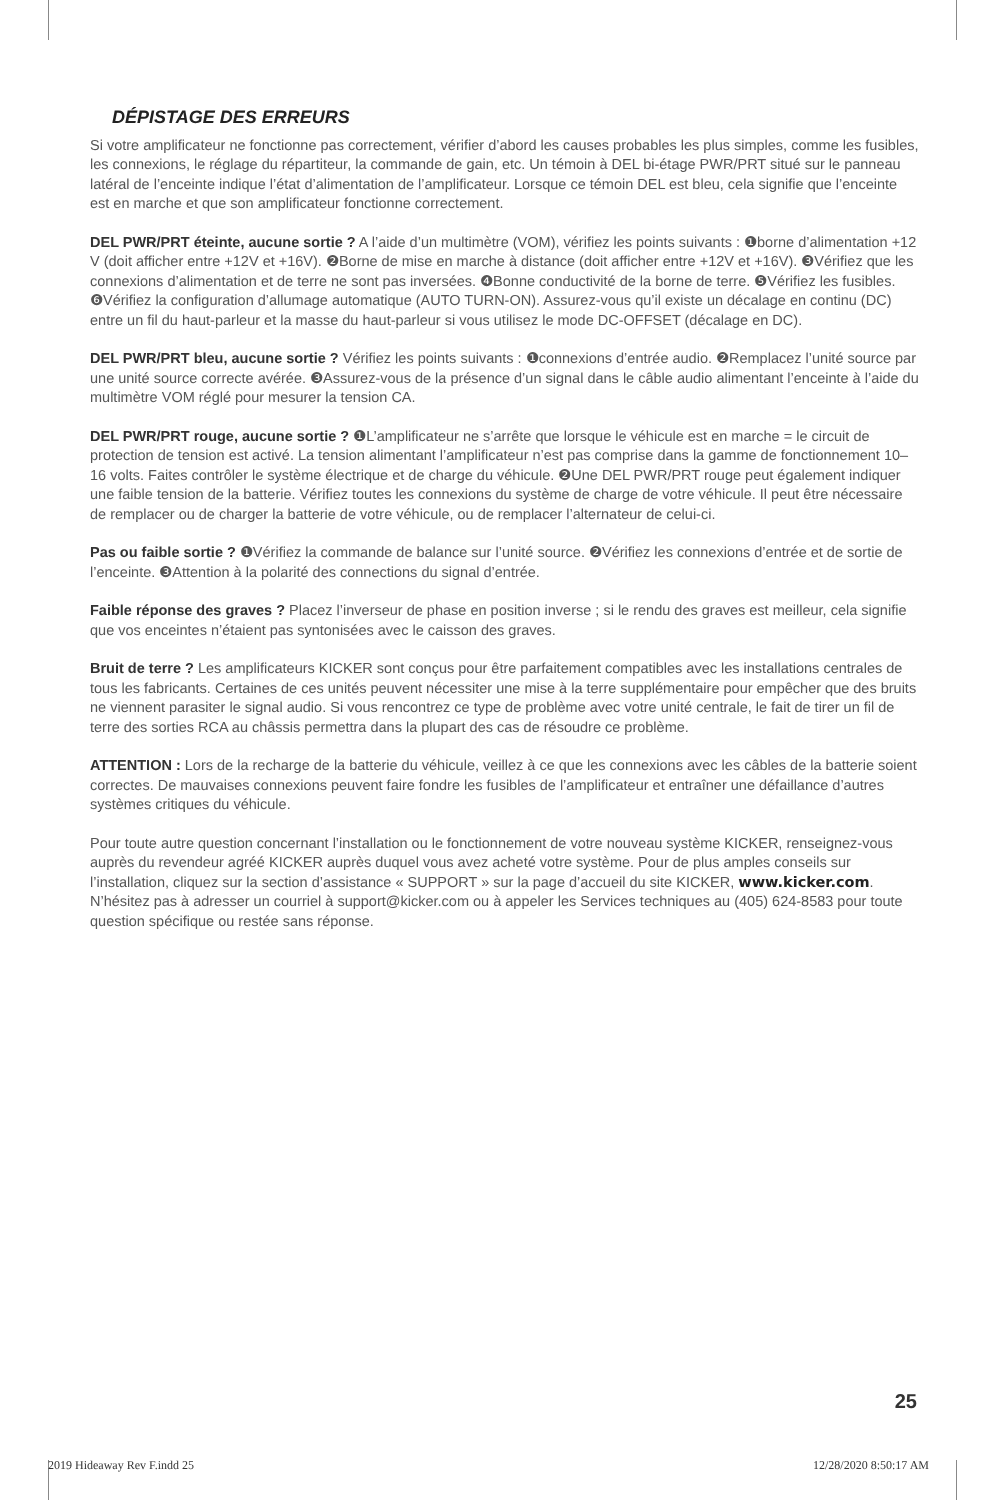DÉPISTAGE DES ERREURS
Si votre amplificateur ne fonctionne pas correctement, vérifier d’abord les causes probables les plus simples, comme les fusibles, les connexions, le réglage du répartiteur, la commande de gain, etc. Un témoin à DEL bi-étage PWR/PRT situé sur le panneau latéral de l’enceinte indique l’état d’alimentation de l’amplificateur. Lorsque ce témoin DEL est bleu, cela signifie que l’enceinte est en marche et que son amplificateur fonctionne correctement.
DEL PWR/PRT éteinte, aucune sortie ? A l’aide d’un multimètre (VOM), vérifiez les points suivants : ❶borne d’alimentation +12 V (doit afficher entre +12V et +16V). ❷Borne de mise en marche à distance (doit afficher entre +12V et +16V). ❸Vérifiez que les connexions d’alimentation et de terre ne sont pas inversées. ❹Bonne conductivité de la borne de terre. ❺Vérifiez les fusibles. ❻Vérifiez la configuration d’allumage automatique (AUTO TURN-ON). Assurez-vous qu’il existe un décalage en continu (DC) entre un fil du haut-parleur et la masse du haut-parleur si vous utilisez le mode DC-OFFSET (décalage en DC).
DEL PWR/PRT bleu, aucune sortie ? Vérifiez les points suivants : ❶connexions d’entrée audio. ❷Remplacez l’unité source par une unité source correcte avérée. ❸Assurez-vous de la présence d’un signal dans le câble audio alimentant l’enceinte à l’aide du multimètre VOM réglé pour mesurer la tension CA.
DEL PWR/PRT rouge, aucune sortie ? ❶L’amplificateur ne s’arrête que lorsque le véhicule est en marche = le circuit de protection de tension est activé. La tension alimentant l’amplificateur n’est pas comprise dans la gamme de fonctionnement 10–16 volts. Faites contrôler le système électrique et de charge du véhicule. ❷Une DEL PWR/PRT rouge peut également indiquer une faible tension de la batterie. Vérifiez toutes les connexions du système de charge de votre véhicule. Il peut être nécessaire de remplacer ou de charger la batterie de votre véhicule, ou de remplacer l’alternateur de celui-ci.
Pas ou faible sortie ? ❶Vérifiez la commande de balance sur l’unité source. ❷Vérifiez les connexions d’entrée et de sortie de l’enceinte. ❸Attention à la polarité des connections du signal d’entrée.
Faible réponse des graves ? Placez l’inverseur de phase en position inverse ; si le rendu des graves est meilleur, cela signifie que vos enceintes n’étaient pas syntonisées avec le caisson des graves.
Bruit de terre ? Les amplificateurs KICKER sont conçus pour être parfaitement compatibles avec les installations centrales de tous les fabricants. Certaines de ces unités peuvent nécessiter une mise à la terre supplémentaire pour empêcher que des bruits ne viennent parasiter le signal audio. Si vous rencontrez ce type de problème avec votre unité centrale, le fait de tirer un fil de terre des sorties RCA au châssis permettra dans la plupart des cas de résoudre ce problème.
ATTENTION : Lors de la recharge de la batterie du véhicule, veillez à ce que les connexions avec les câbles de la batterie soient correctes. De mauvaises connexions peuvent faire fondre les fusibles de l’amplificateur et entraîner une défaillance d’autres systèmes critiques du véhicule.
Pour toute autre question concernant l’installation ou le fonctionnement de votre nouveau système KICKER, renseignez-vous auprès du revendeur agréé KICKER auprès duquel vous avez acheté votre système. Pour de plus amples conseils sur l’installation, cliquez sur la section d’assistance « SUPPORT » sur la page d’accueil du site KICKER, www.kicker.com. N’hésitez pas à adresser un courriel à support@kicker.com ou à appeler les Services techniques au (405) 624-8583 pour toute question spécifique ou restée sans réponse.
25
2019 Hideaway Rev F.indd 25 12/28/2020 8:50:17 AM